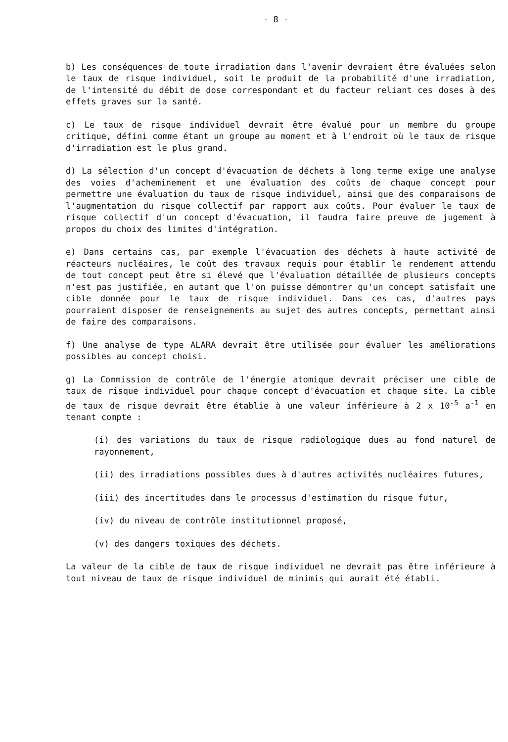- 8 -
b) Les conséquences de toute irradiation dans l'avenir devraient être évaluées selon le taux de risque individuel, soit le produit de la probabilité d'une irradiation, de l'intensité du débit de dose correspondant et du facteur reliant ces doses à des effets graves sur la santé.
c) Le taux de risque individuel devrait être évalué pour un membre du groupe critique, défini comme étant un groupe au moment et à l'endroit où le taux de risque d'irradiation est le plus grand.
d) La sélection d'un concept d'évacuation de déchets à long terme exige une analyse des voies d'acheminement et une évaluation des coûts de chaque concept pour permettre une évaluation du taux de risque individuel, ainsi que des comparaisons de l'augmentation du risque collectif par rapport aux coûts. Pour évaluer le taux de risque collectif d'un concept d'évacuation, il faudra faire preuve de jugement à propos du choix des limites d'intégration.
e) Dans certains cas, par exemple l'évacuation des déchets à haute activité de réacteurs nucléaires, le coût des travaux requis pour établir le rendement attendu de tout concept peut être si élevé que l'évaluation détaillée de plusieurs concepts n'est pas justifiée, en autant que l'on puisse démontrer qu'un concept satisfait une cible donnée pour le taux de risque individuel. Dans ces cas, d'autres pays pourraient disposer de renseignements au sujet des autres concepts, permettant ainsi de faire des comparaisons.
f) Une analyse de type ALARA devrait être utilisée pour évaluer les améliorations possibles au concept choisi.
g) La Commission de contrôle de l'énergie atomique devrait préciser une cible de taux de risque individuel pour chaque concept d'évacuation et chaque site. La cible de taux de risque devrait être établie à une valeur inférieure à 2 x 10<sup>-5</sup> a<sup>-1</sup> en tenant compte :
(i) des variations du taux de risque radiologique dues au fond naturel de rayonnement,
(ii) des irradiations possibles dues à d'autres activités nucléaires futures,
(iii) des incertitudes dans le processus d'estimation du risque futur,
(iv) du niveau de contrôle institutionnel proposé,
(v) des dangers toxiques des déchets.
La valeur de la cible de taux de risque individuel ne devrait pas être inférieure à tout niveau de taux de risque individuel de minimis qui aurait été établi.